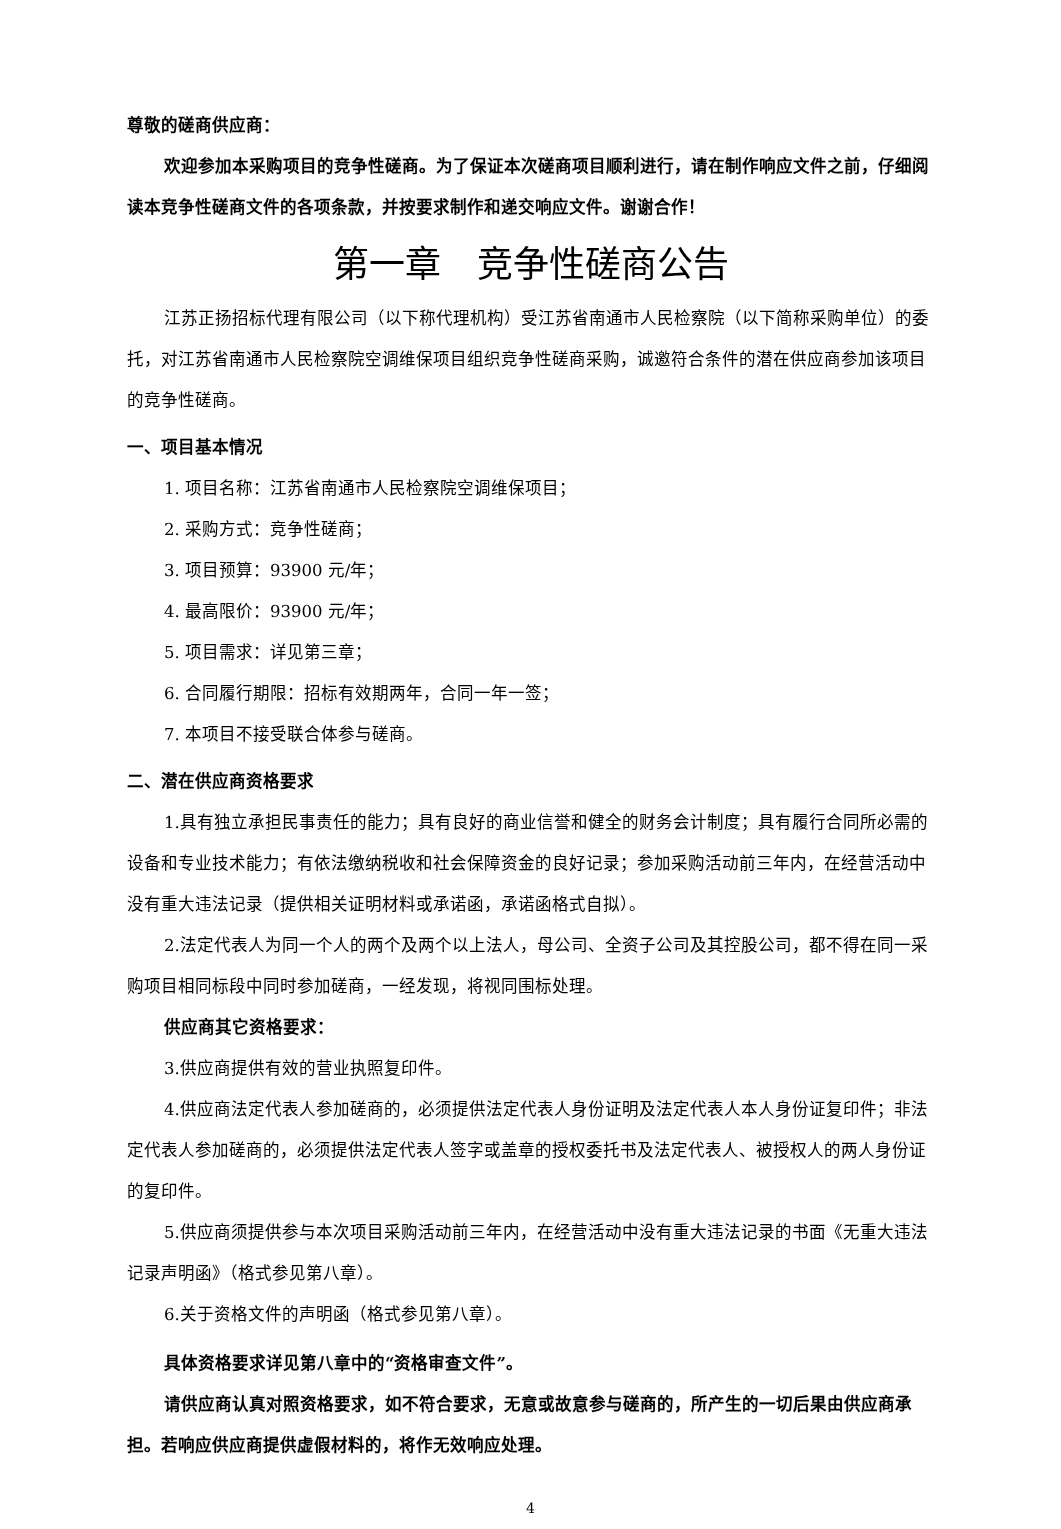尊敬的磋商供应商：
欢迎参加本采购项目的竞争性磋商。为了保证本次磋商项目顺利进行，请在制作响应文件之前，仔细阅读本竞争性磋商文件的各项条款，并按要求制作和递交响应文件。谢谢合作！
第一章　竞争性磋商公告
江苏正扬招标代理有限公司（以下称代理机构）受江苏省南通市人民检察院（以下简称采购单位）的委托，对江苏省南通市人民检察院空调维保项目组织竞争性磋商采购，诚邀符合条件的潜在供应商参加该项目的竞争性磋商。
一、项目基本情况
1. 项目名称：江苏省南通市人民检察院空调维保项目；
2. 采购方式：竞争性磋商；
3. 项目预算：93900 元/年；
4. 最高限价：93900 元/年；
5. 项目需求：详见第三章；
6. 合同履行期限：招标有效期两年，合同一年一签；
7. 本项目不接受联合体参与磋商。
二、潜在供应商资格要求
1.具有独立承担民事责任的能力；具有良好的商业信誉和健全的财务会计制度；具有履行合同所必需的设备和专业技术能力；有依法缴纳税收和社会保障资金的良好记录；参加采购活动前三年内，在经营活动中没有重大违法记录（提供相关证明材料或承诺函，承诺函格式自拟）。
2.法定代表人为同一个人的两个及两个以上法人，母公司、全资子公司及其控股公司，都不得在同一采购项目相同标段中同时参加磋商，一经发现，将视同围标处理。
供应商其它资格要求：
3.供应商提供有效的营业执照复印件。
4.供应商法定代表人参加磋商的，必须提供法定代表人身份证明及法定代表人本人身份证复印件；非法定代表人参加磋商的，必须提供法定代表人签字或盖章的授权委托书及法定代表人、被授权人的两人身份证的复印件。
5.供应商须提供参与本次项目采购活动前三年内，在经营活动中没有重大违法记录的书面《无重大违法记录声明函》（格式参见第八章）。
6.关于资格文件的声明函（格式参见第八章）。
具体资格要求详见第八章中的“资格审查文件”。
请供应商认真对照资格要求，如不符合要求，无意或故意参与磋商的，所产生的一切后果由供应商承担。若响应供应商提供虚假材料的，将作无效响应处理。
4